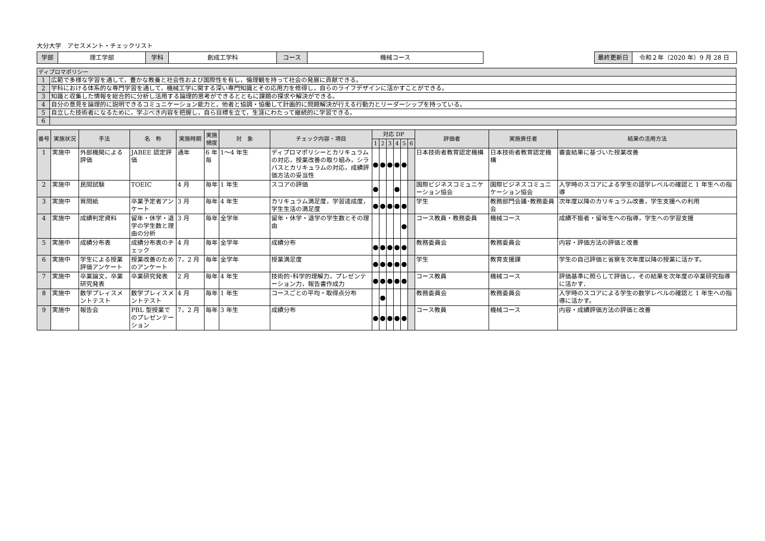大分大学　アセスメント・チェックリスト
| 学部 | 理工学部 | 学科 | 創成工学科 | コース | 機械コース |
| 最終更新日 | 令和２年（2020 年）9 月 28 日 |
| ディプロマポリシー | |
| 1 | 広範で多様な学習を通して，豊かな教養と社会性および国際性を有し，倫理観を持って社会の発展に貢献できる。 |
| 2 | 学科における体系的な専門学習を通して，機械工学に関する深い専門知識とその応用力を修得し，自らのライフデザインに活かすことができる。 |
| 3 | 知識と収集した情報を総合的に分析し活用する論理的思考ができるとともに課題の探求や解決ができる。 |
| 4 | 自分の意見を論理的に説明できるコミュニケーション能力と，他者と協調・協働して計画的に問題解決が行える行動力とリーダーシップを持っている。 |
| 5 | 自立した技術者になるために，学ぶべき内容を把握し，自ら目標を立て，生涯にわたって継続的に学習できる。 |
| 6 | |
| 番号 | 実施状況 | 手法 | 名 称 | 実施時期 | 実施頻度 | 対 象 | チェック内容・項目 | 対応 DP | | | | | | 評価者 | 実施責任者 | 結果の活用方法 |
| --- | --- | --- | --- | --- | --- | --- | --- | --- | --- | --- | --- | --- | --- | --- | --- | --- |
| | | | | | | | | 1 | 2 | 3 | 4 | 5 | 6 | | | |
| 1 | 実施中 | 外部機関による評価 | JABEE 認定評価 | 通年 | 6 年毎 | 1〜4 年生 | ディプロマポリシーとカリキュラムの対応，授業改善の取り組み，シラバスとカリキュラムの対応，成績評価方法の妥当性 | ● | ● | ● | ● | ● | | 日本技術者教育認定機構 | 日本技術者教育認定機構 | 審査結果に基づいた授業改善 |
| 2 | 実施中 | 民間試験 | TOEIC | 4 月 | 毎年 | 1 年生 | スコアの評価 | ● | | | ● | | | 国際ビジネスコミュニケーション協会 | 国際ビジネスコミュニケーション協会 | 入学時のスコアによる学生の語学レベルの確認と 1 年生への指導 |
| 3 | 実施中 | 質問紙 | 卒業予定者アンケート | 3 月 | 毎年 | 4 年生 | カリキュラム満足度，学習達成度，学生生活の満足度 | ● | ● | ● | ● | ● | | 学生 | 教務部門会議･教務委員会 | 次年度以降のカリキュラム改善，学生支援への利用 |
| 4 | 実施中 | 成績判定資料 | 留年・休学・退学の学生数と理由の分析 | 3 月 | 毎年 | 全学年 | 留年・休学・退学の学生数とその理由 | | | | | ● | | コース教員・教務委員 | 機械コース | 成績不振者・留年生への指導，学生への学習支援 |
| 5 | 実施中 | 成績分布表 | 成績分布表のチェック | 4 月 | 毎年 | 全学年 | 成績分布 | ● | ● | ● | ● | ● | | 教務委員会 | 教務委員会 | 内容・評価方法の評価と改善 |
| 6 | 実施中 | 学生による授業評価アンケート | 授業改善のためのアンケート | 7，2 月 | 毎年 | 全学年 | 授業満足度 | ● | ● | ● | ● | ● | | 学生 | 教育支援課 | 学生の自己評価と省察を次年度以降の授業に活かす。 |
| 7 | 実施中 | 卒業論文，卒業研究発表 | 卒業研究発表 | 2 月 | 毎年 | 4 年生 | 技術的･科学的理解力，プレゼンテーション力，報告書作成力 | ● | ● | ● | ● | ● | | コース教員 | 機械コース | 評価基準に照らして評価し，その結果を次年度の卒業研究指導に活かす． |
| 8 | 実施中 | 数学プレィスメントテスト | 数学プレィスメントテスト | 4 月 | 毎年 | 1 年生 | コースごとの平均・取得点分布 | | ● | | | | | 教務委員会 | 教務委員会 | 入学時のスコアによる学生の数学レベルの確認と 1 年生への指導に活かす。 |
| 9 | 実施中 | 報告会 | PBL 型授業でのプレゼンテーション | 7，2 月 | 毎年 | 3 年生 | 成績分布 | ● | ● | ● | ● | ● | | コース教員 | 機械コース | 内容・成績評価方法の評価と改善 |